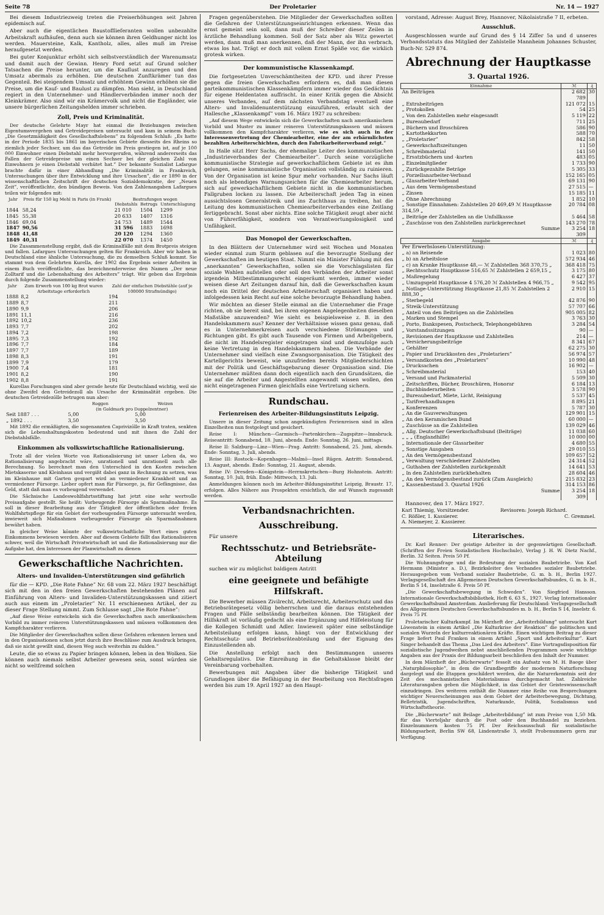Seite 78 Der Proletarier Nr. 14 — 1927
Bei diesem Industriezweig treten die Preiserhöhungen seit Jahren epidemisch auf.
Aber auch die eigentlichen Baustofflieferanten wollen unbezahlte Arbeitskraft aufhäufen, denn auch sie können ihren Geldhunger nicht los werden. Mauersteine, Kalk, Kantholz, alles, alles muß im Preise heraufgesetzt werden.
Bei guter Konjunktur erhöht sich selbstverständlich der Warenumsatz und damit auch der Gewinn. Henry Ford setzt auf Grund solcher Tatsachen die Preise herunter, um die Kauflust anzuregen und den Umsatz abermals zu erhöhen. Die deutschen Zunftkrämer tun das Gegenteil. Bei steigendem Umsatz und erhöhtem Gewinn erhöhen sie die Preise, um die Kauf- und Baulust zu dämpfen. Man sieht, in Deutschland regiert in den Unternehmer- und Händlerverbänden immer noch der Kleinkrämer. Also sind wir ein Krämervolk und nicht die Engländer, wie unsere bürgerlichen Zeitungshelden immer schrieben.
Zoll, Preis und Kriminalität.
Der deutsche Gelehrte Mayr hat einmal die Beziehungen zwischen Eigentumsvergehen und Getreidepreisen untersucht und kam in seinem Buch: „Die Gesetzmäßigkeit des Gesellschaftslebens“ zu folgendem Schluß: „Es hatte in der Periode 1835 bis 1861 im bayerischen Gebiete diesseits des Rheins so ziemlich jeder Sechser, um das das Getreide im Preis gestiegen ist, auf je 100 000 Einwohner einen Diebstahl mehr hervorgerufen, während andererseits das Fallen der Getreidepreise um einen Sechser bei der gleichen Zahl von Einwohnern je einen Diebstahl verhütet hat.“ Der bekannte Sozialist Lafargue brachte dafür in einer Abhandlung „Die Kriminalität in Frankreich, Untersuchungen über ihre Entwicklung und ihre Ursachen“, die er 1890 in der wissenschaftlichen Zeitschrift der deutschen Sozialdemokratie, der „Neuen Zeit“, veröffentlichte, den bündigen Beweis. Von den Zahlenangaben Lafargues teilen wir folgendes mit:
| Jahr | Preis für 150 kg Mehl in Paris (in Frank) | Bestrafungen wegen | | |
| --- | --- | --- | --- | --- |
| | | Diebstahls | Betrugs | Unterschlagung |
| 1844 | 58,24 | 21 010 | 1504 | 1299 |
| 1845 | 55,38 | 20 633 | 1407 | 1316 |
| 1846 | 69,04 | 24 753 | 1489 | 1544 |
| 1847 | 90,56 | 31 596 | 1883 | 1698 |
| 1848 | 41,48 | 20 120 | 1294 | 1360 |
| 1849 | 40,31 | 22 070 | 1374 | 1450 |
Die Zusammenstellung ergibt, daß die Kriminalfälle mit dem Brotpreis steigen und fallen. Lafargues Untersuchungen gelten für Frankreich. Aber wir haben in Deutschland eine ähnliche Untersuchung, die zu demselben Schluß kommt. Sie stammt von dem Gelehrten Kurella, der 1902 das Ergebnis seiner Arbeiten in einem Buch veröffentlichte, das bezeichnenderweise den Namen „Der neue Zolltarif und die Lebenshaltung des Arbeiters“ trägt. Wir geben das Ergebnis durch folgende Zusammenstellung wieder:
| Jahr | Zum Erwerb von 100 kg Brot waren Arbeitstage erforderlich | Zahl der einfachen Diebstähle (auf je 100000 Strafmündige) |
| --- | --- | --- |
| 1888 | 8,2 | 194 |
| 1889 | 8,7 | 211 |
| 1890 | 9,9 | 206 |
| 1891 | 11,1 | 216 |
| 1892 | 10,2 | 236 |
| 1893 | 7,7 | 202 |
| 1894 | 7,2 | 198 |
| 1895 | 7,3 | 192 |
| 1896 | 7,7 | 184 |
| 1897 | 7,7 | 189 |
| 1898 | 8,3 | 191 |
| 1899 | 7,9 | 179 |
| 1900 | 7,4 | 181 |
| 1901 | 8,2 | 190 |
| 1902 | 8,8 | 191 |
Kurellas Forschungen sind aber gerade heute für Deutschland wichtig, weil sie ohne Zweifel den Getreidezoll als Ursache der Kriminalität ergeben. Die deutschen Getreidezölle betrugen nun aber:
| | Roggen | Weizen |
| --- | --- | --- |
| | (in Goldmark pro Doppelzentner) | |
| Seit 1887 . . . | 5,00 | 5,00 |
| „ 1892 . . . | 3,50 | 3,50 |
Mit 1892 die ermäßigten, die sogenannten Caprivizölle in Kraft traten, senkten sich die Lebenshaltungskosten bedeutend und mit ihnen die Zahl der Diebstahlsfälle.
Einkommen als volkswirtschaftliche Rationalisierung.
Trotz all der vielen Worte von Rationalisierung ist unser Leben da, wo Rationalisierung angebracht wäre, unrationell und unrationell auch alle Berechnung. So berechnet man den Unterschied in den Kosten zwischen Mietskaserne und Kleinhaus und vergißt dabei ganz in Rechnung zu setzen, was im Kleinhause mit Garten gespart wird an vermiedener Krankheit und an vermiedener Fürsorge. Lieber opfert man für Fürsorge, ja, für Gefängnisse, das Geld, statt daß man es vorbeugend verwendet.
Die Sächsische Landeswohlfahrtsstiftung hat jetzt eine sehr wertvolle Preisaufgabe gestellt. Sie heißt: Vorbeugende Fürsorge als Sparmaßnahme. Es soll in dieser Bearbeitung aus der Tätigkeit der öffentlichen oder freien Wohlfahrtspflege für ein Gebiet der vorbeugenden Fürsorge untersucht werden, inwieweit sich Maßnahmen vorbeugender Fürsorge als Sparmaßnahmen bewährt haben.
In gleicher Weise könnte der volkswirtschaftliche Wert eines guten Einkommens bewiesen werden. Aber auf diesem Gebiete fällt das Rationalisieren schwer, weil die Wirtschaft Privatwirtschaft ist und die Rationalisierung nur die Aufgabe hat, den Interessen der Planwirtschaft zu dienen
Gewerkschaftliche Nachrichten.
Alters- und Invaliden-Unterstützungen sind gefährlich
für die — KPD. „Die Rote Fahne“ Nr. 68 vom 22. März 1927 beschäftigt sich mit den in den freien Gewerkschaften bestehenden Plänen auf Einführung von Alters- und Invaliden-Unterstützungskassen und zitiert auch aus einem im „Proletarier“ Nr. 11 erschienenen Artikel, der zu dieser Frage Stellung nimmt. Zum Schlusse sagt „Die Rote Fahne“:
„Auf diese Weise entwickeln sich die Gewerkschaften nach amerikanischem Vorbild zu immer reineren Unterstützungskassen und müssen vollkommen den Kampfcharakter verlieren.
Die Mitglieder der Gewerkschaften sollen diese Gefahren erkennen lernen und in den Organisationen schon jetzt durch ihre Beschlüsse zum Ausdruck bringen, daß sie nicht gewillt sind, diesen Weg auch weiterhin zu dulden.“
Leute, die so etwas zu Papier bringen können, leben in den Wolken. Sie können auch niemals selbst Arbeiter gewesen sein, sonst würden sie nicht so weltfremd solchen
Fragen gegenüberstehen. Die Mitglieder der Gewerkschaften sollten die Gefahren der Unterstützungseinrichtungen erkennen. Wenn das ernst gemeint sein soll, dann muß der Schreiber dieser Zeilen in ärztliche Behandlung kommen. Soll der Satz aber als Witz gewertet werden, dann muß man anerkennen, daß der Mann, der ihn verbrach, etwas los hat. Trägt er doch mit vollem Ernst Späße vor, die wirklich grotesk wirken.
Der kommunistische Klassenkampf.
Die fortgesetzten Unverschämtheiten der KPD. und ihrer Presse gegen die freien Gewerkschaften erfordern es, daß man diesen parteikommunistischen Klassenkämpfern immer wieder das Gedächtnis für eigene Heldentaten auffrischt. In einer Kritik gegen die Absicht unseres Verbandes, auf dem nächsten Verbandstag eventuell eine Alters- und Invalidenunterstützung einzuführen, erlaubt sich der Hallesche „Klassenkampf“ vom 16. März 1927 zu schreiben:
„Auf diesem Wege entwickeln sich die Gewerkschaften nach amerikanischem Vorbild und Muster zu immer reineren Unterstützungskassen und müssen vollkommen den Kampfcharakter verlieren, wie es sich auch in der Interessenvertretung der Chemiearbeiter, eine der am erbärmlichsten bezahlten Arbeiterschichten, durch den Fabrikarbeiterverband zeigt.“
In Halle sitzt Herr Sachs, der ehemalige Leiter des kommunistischen „Industrieverbandes der Chemiearbeiter“. Durch seine vorzügliche kommunistische Strategie auf gewerkschaftlichem Gebiete ist es ihm gelungen, seine kommunistische Organisation vollständig zu ruinieren. Von der Organisation ist keine Spur mehr vorhanden. Nur Sachs läuft noch als lebendiges Warnungszeichen für die Chemiearbeiter herum, sich auf gewerkschaftlichem Gebiete nicht in die kommunistischen Fallgruben locken zu lassen. Die Arbeiterschaft jeden Tag in einen aussichtslosen Generalstreik und ins Zuchthaus zu treiben, hat die Leitung des kommunistischen Chemiearbeiterverbandes eine Zeitlang fertiggebracht. Sonst aber nichts. Eine solche Tätigkeit zeugt aber nicht von Führerfähigkeit, sondern von Verantwortungslosigkeit und Unfähigkeit.
Das Monopol der Gewerkschaften.
In den Blättern der Unternehmer wird seit Wochen und Monaten wieder einmal zum Sturm geblasen auf die bevorzugte Stellung der Gewerkschaften im heutigen Staat. Nimmt ein Minister Fühlung mit den „anerkannten“ Gewerkschaften, sollen sie die Vorschlagslisten für soziale Wahlen aufstellen oder soll den Verbänden der Arbeiter sonst irgendein Mitbestimmungsrecht eingeräumt werden, immer wieder weisen diese Art Zeitungen darauf hin, daß die Gewerkschaften kaum noch ein Drittel der deutschen Arbeiterschaft organisiert haben und infolgedessen kein Recht auf eine solche bevorzugte Behandlung haben.
Wir möchten an dieser Stelle einmal an die Unternehmer die Frage richten, ob sie bereit sind, bei ihren eigenen Angelegenheiten dieselben Maßstäbe anzuwenden? Wie sieht es beispielsweise z. B. in den Handelskammern aus? Kenner der Verhältnisse wissen ganz genau, daß es in Unternehmerkreisen auch verschiedene Strömungen und Richtungen gibt. Es gibt auch Tausende von Firmen und Arbeitgebern, die nicht im Handelsregister eingetragen sind und demzufolge auch keine Vertretung in den Handelskammern haben. Die Verbände der Unternehmer sind vielfach eine Zwangsorganisation. Die Tätigkeit des Kartellgerichts beweist, wie unzufrieden bereits Mitgliederschichten mit der Politik und Geschäftsgebarung dieser Organisation sind. Die Unternehmer müßten dann doch eigentlich nach den Grundsätzen, die sie auf die Arbeiter und Angestellten angewandt wissen wollen, den nicht eingetragenen Firmen gleichfalls eine Vertretung sichern.
Rundschau.
Ferienreisen des Arbeiter-Bildungsinstituts Leipzig.
Unsere in dieser Zeitung schon angekündigten Ferienreisen sind in allen Einzelheiten nun festgelegt und gesichert.
Reise I: München—Garmisch—Partenkirchen—Zugspitze—Innsbruck. Reiseantritt: Sonnabend, 18. Juni, abends. Ende: Sonntag, 26. Juni, mittags.
Reise II: Salzburg—Linz—Wien—Prag. Antritt: Sonnabend, 25. Juni, abends. Ende: Sonntag, 3. Juli, abends.
Reise III: Rostock—Kopenhagen—Malmö—Insel Rügen. Antritt: Sonnabend, 13. August, abends. Ende: Sonntag, 21. August, abends.
Reise IV: Dresden—Königstein—Herrnskretschen—Burg Hohnstein. Antritt: Sonntag, 10. Juli, früh. Ende: Mittwoch, 13. Juli.
Anmeldungen können noch im Arbeiter-Bildungsinstitut Leipzig, Braustr. 17, erfolgen. Alles Nähere aus Prospekten ersichtlich, die auf Wunsch zugesandt werden.
Verbandsnachrichten.
Ausschreibung.
Für unsere
Rechtsschutz- und Betriebsräte-Abteilung
suchen wir zu möglichst baldigem Antritt
eine geeignete und befähigte Hilfskraft.
Die Bewerber müssen Zivilrecht, Arbeitsrecht, Arbeiterschutz und das Betriebsrätegesetz völlig beherrschen und die daraus entstehenden Fragen und Fälle selbständig bearbeiten können. Die Tätigkeit der Hilfskraft ist vorläufig gedacht als eine Ergänzung und Hilfeleistung für die Kollegen Schmidt und Adler. Inwieweit später eine selbständige Arbeitsteilung erfolgen kann, hängt von der Entwicklung der Rechtsschutz- und Betriebsräteabteilung und der Eignung des Einzustellenden ab.
Die Anstellung erfolgt nach den Bestimmungen unseres Gehaltsregulativs. Die Einreihung in die Gehaltsklasse bleibt der Vereinbarung vorbehalten.
Bewerbungen mit Angaben über die bisherige Tätigkeit und Grundlagen über die Befähigung in der Bearbeitung von Rechtsfragen werden bis zum 19. April 1927 an den Haupt-
vorstand, Adresse: August Brey, Hannover, Nikolaistraße 7 II, erbeten.
Ausschluß.
Ausgeschlossen wurde auf Grund des § 14 Ziffer 5a und d unseres Verbandsstatuts das Mitglied der Zahlstelle Mannheim Johannes Schuster, Buch-Nr. 529 874.
Abrechnung der Hauptkasse
3. Quartal 1926.
| Einnahme | ℳ | ₰ |
| --- | --- | --- |
| An Beiträgen | 2 682 789 | 30 |
| „ Extrabeiträgen | 121 072 | 15 |
| „ Protokollen | 54 | 25 |
| „ Von den Zahlstellen mehr eingesandt | 5 119 | 22 |
| „ Bureaubedarf | 711 | 25 |
| „ Büchern und Broschüren | 586 | 90 |
| „ Kartothekkarten | 588 | 70 |
| „ „Proletarier“ | 842 | 58 |
| „ Gewerkschaftszeitungen | 11 | 50 |
| „ Schreibmaterial | 141 | 50 |
| „ Ersatzbüchern und -karten | 483 | 05 |
| „ Einzelmitglieder | 1 733 | 90 |
| „ Zurückgezahlte Beträge | 5 305 | 33 |
| „ Porzellanarbeiter-Verband | 152 165 | 05 |
| „ Glasarbeiter-Verband | 69 131 | 90 |
| „ Aus dem Vermögensbestand | 27 515 | — |
| „ Zinsen | 15 185 | 11 |
| „ Ohne Abrechnung | 1 852 | 10 |
| „ Sonstige Einnahmen: Zahlstellen 20 469,49 ℳ Hauptkasse 314,59 „ | 20 784 | 08 |
| „ Beiträge der Zahlstellen an die Unfallkasse | 5 464 | 58 |
| „ Zuschüsse von den Zahlstellen zurückgerechnet | 143 270 | 78 |
| Summe | 3 254 309 | 18 |
| Ausgabe | ℳ | ₰ |
| Per Erwerbslosen-Unterstützung: | | |
| „ a) an Reisende | 1 023 | 80 |
| „ b) an Arbeitslose | 572 934 | 46 |
| „ c) an Kranke Hauptkasse 48,— ℳ Zahlstellen 368 370,75 „ | 368 418 | 75 |
| „ Rechtsschutz Hauptkasse 516,65 ℳ Zahlstellen 2 659,15 „ | 3 175 | 80 |
| „ Maßregelung | 6 427 | 37 |
| „ Umzugsgeld Hauptkasse 4 576,20 ℳ Zahlstellen 4 966,75 „ | 9 542 | 95 |
| „ Notlage-Unterstützung Hauptkasse 21,85 ℳ Zahlstellen 2 888,30 „ | 2 910 | 15 |
| „ Sterbegeld | 42 876 | 90 |
| „ Streik-Unterstützung | 57 707 | 66 |
| „ Anteil von den Beiträgen an die Zahlstellen | 905 005 | 82 |
| „ Marken und Stempel | 3 763 | 30 |
| „ Porto, Bankspesen, Postscheck, Telephongebühren | 3 284 | 54 |
| „ Vorstandssitzungen | 90 | — |
| „ Revisionen der Hauptkasse und Zahlstellen | 214 | — |
| „ Versicherungsbeiträge | 8 341 | 67 |
| „ Gehälter | 62 275 | 30 |
| „ Papier und Druckkosten des „Proletariers“ | 56 974 | 57 |
| „ Versandkosten des „Proletariers“ | 10 990 | 48 |
| „ Drucksachen | 16 902 | — |
| „ Schreibmaterial | 153 | 40 |
| „ Versand und Packmaterial | 5 509 | 30 |
| „ Zeitschriften, Bücher, Broschüren, Honorar | 6 184 | 13 |
| „ Buchbinderarbeiten | 3 578 | 90 |
| „ Bureaubedarf, Miete, Licht, Reinigung | 5 537 | 45 |
| „ Tarifverhandlungen | 8 895 | 21 |
| „ Konferenzen | 5 787 | 30 |
| „ An die Gauverwaltungen | 129 901 | 15 |
| „ An den Keramischen Bund | 60 000 | — |
| „ Zuschüsse an die Zahlstellen | 139 029 | 46 |
| „ Allg. Deutscher Gewerkschaftsbund (Beiträge) | 11 038 | 60 |
| „ „ „ (Englandhilfe) | 10 000 | 00 |
| „ Internationale der Glasarbeiter | 4 680 | 55 |
| „ Sonstige Ausgaben | 29 010 | 55 |
| „ An den Vermögensbestand | 109 657 | 52 |
| „ Verwaltung verschiedener Zahlstellen | 24 314 | 52 |
| „ Guthaben der Zahlstellen zurückgezahlt | 14 641 | 53 |
| „ In den Zahlstellen zurückbehalten | 28 604 | 46 |
| „ An den Vermögensbestand zurück (Zum Ausgleich) | 215 832 | 23 |
| „ Kassenbestand 3. Quartal 1926 | 314 153 | 86 |
| Summe | 3 254 309 | 18 |
Hannover, den 17. März 1927.
| Karl Thiemig, Vorsitzender. | Revisoren: Joseph Richard. |
| C. Rößler, 1. Kassierer. | C. Gremmel. |
| A. Niemeyer, 2. Kassierer. | |
Literarisches.
Dr. Karl Renner: Der geistige Arbeiter in der gegenwärtigen Gesellschaft. (Schriften der Freien Sozialistischen Hochschule), Verlag J. H. W. Dietz Nachf., Berlin. 32 Seiten. Preis 50 Pf.
Die Wohnungsfrage und die Bedeutung der sozialen Baubetriebe. Von Karl Hermann (Minister a. D.), Bezirksleiter des Verbandes sozialer Baubetriebe. Herausgegeben vom Verband sozialer Baubetriebe, G. m. b. H., Berlin 1927. Verlagsgesellschaft des Allgemeinen Deutschen Gewerkschaftsbundes, G. m. b. H., Berlin S 14, Inselstraße 6. Preis 50 Pf.
„Die Gewerkschaftsbewegung in Schweden“. Von Siegfried Hansson. Internationale Gewerkschaftsbibliothek, Heft 6, 63 S., 1927. Verlag Internationaler Gewerkschaftsbund Amsterdam. Auslieferung für Deutschland: Verlagsgesellschaft des Allgemeinen Deutschen Gewerkschaftsbundes m. b. H., Berlin S 14, Inselstr. 6. Preis 75 Pf.
Proletarischer Kulturkampf. Im Märzheft der „Arbeiterbildung“ untersucht Kurt Löwenstein in einem Artikel „Die Kulturkrise der Reaktion“ die politischen und sozialen Wurzeln der kulturreaktionären Kräfte. Einen wichtigen Beitrag zu dieser Frage liefert Paul Franken in einem Artikel „Sport und Arbeiterkultur“. Kurt Singer behandelt das Thema „Das Lied des Arbeiters“. Eine Vortragsdisposition für sozialistische Jugendweihen nebst anschließenden Programmen sowie wichtige Angaben aus der Praxis der Bildungsarbeit beschließen den Inhalt der Nummer.
In dem Märzheft der „Bücherwarte“ fesselt ein Aufsatz von M. H. Baege über „Naturphilosophie“, in dem die Grundbegriffe der modernen Naturforschung dargelegt und die Etappen geschildert werden, die die Naturerkenntnis seit der Zeit des mechanistischen Materialismus durchgemacht hat. Zahlreiche Literaturangaben geben die Möglichkeit, in das Gebiet der Geisteswissenschaft einzudringen. Des weiteren enthält die Nummer eine Reihe von Besprechungen wichtiger Neuerscheinungen aus dem Gebiet der Arbeiterbewegung, Dichtung, Belletristik, Jugendschriften, Naturkunde, Politik, Sozialismus und Wirtschaftstheorie.
Die „Bücherwarte“ mit Beilage „Arbeiterbildung“ ist zum Preise von 1,50 Mk. für das Vierteljahr durch die Post oder den Buchhandel zu beziehen. Einzelnummern kosten 75 Pf. Der Reichsausschuß für sozialistische Bildungsarbeit, Berlin SW 68, Lindenstraße 3, stellt Probenummern gern zur Verfügung.